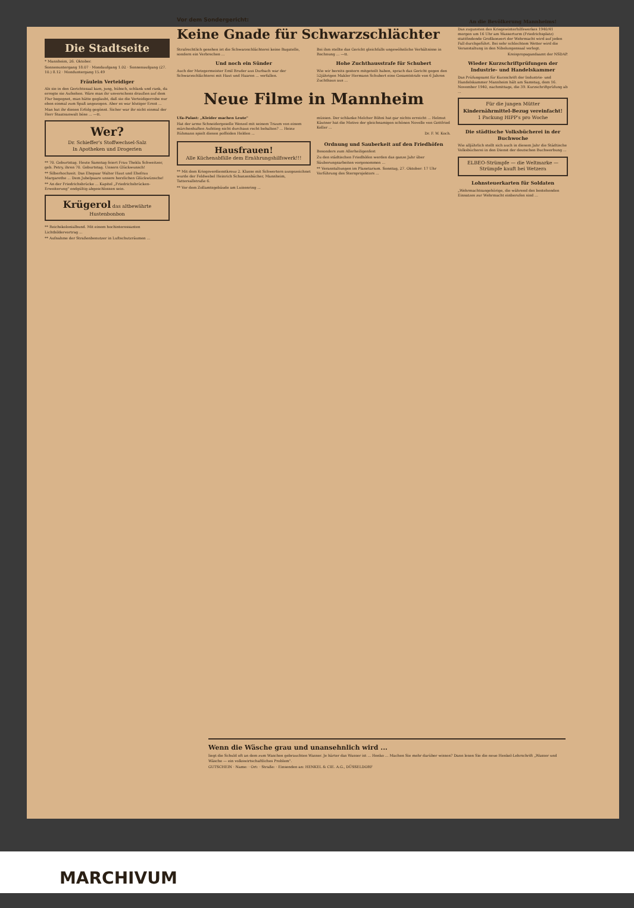Die Stadtseite
* Mannheim, 26. Oktober.
Sonnenuntergang 18.07 · Mondaufgang 1.02 · Sonnenaufgang (27. 10.) 8.12 · Monduntergang 15.49
Fräulein Verteidiger
Als sie in den Gerichtssaal kam, jung, hübsch, schlank und rank, da erregte sie Aufsehen. Wäre man ihr unverschens draußen auf dem Flur begegnet, man hätte geglaubt, daß sie die Verteidigerrobe nur eben einmal zum Spaß angezogen. Aber es war blutiger Ernst ...
Man hat ihr diesen Erfolg gegönnt. Sicher war ihr nicht einmal der Herr Staatsanwalt böse ... —tt.
Wer?
Dr. Schieffer's Stoffwechsel-Salz
In Apotheken und Drogerien
** 70. Geburtstag. Heute Samstag feiert Frau Thekla Schweitzer, geb. Petry, ihren 70. Geburtstag. Unsern Glückwunsch!
** Silberhochzeit. Das Ehepaar Walter Haut und Ehefrau Margarethe ... Dem Jubelpaare unsere herzlichen Glückwünsche!
** An der Friedrichsbrücke ... Kapitel „Friedrichsbrücken-Erweiterung" endgültig abgeschlossen sein.
Krügerol das altbewährte Hustenbonbon
** Reichskolonialbund. Mit einem hochinteressanten Lichtbildervortrag ...
** Aufnahme der Straßenbenutzer in Luftschutzräumen ...
Vor dem Sondergericht:
Keine Gnade für Schwarzschlächter
Strafrechtlich gesehen ist die Schwarzschlächterei keine Bagatelle, sondern ein Verbrechen ...
Und noch ein Sünder
Auch der Metzgermeister Emil Bruder aus Durbach war der Schwarzschlächterei mit Haut und Haaren ... verfallen.
Bei ihm stellte das Gericht gleichfalls ungewöhnliche Verhältnisse in Rechnung ... —tt.
Hohe Zuchthausstrafe für Schubert
Wie wir bereits gestern mitgeteilt haben, sprach das Gericht gegen den 52jährigen Makler Hermann Schubert eine Gesamtstrafe von 6 Jahren Zuchthaus aus ...
Neue Filme in Mannheim
Ufa-Palast: „Kleider machen Leute"
Hat der arme Schneidergeselle Wenzel mit seinem Traum von einem märchenhaften Aufstieg nicht durchaus recht behalten? ... Heinz Rühmann spielt diesen poffsiden Helden ...
müssen. Der schlanke Melcher Böhni hat gar nichts erreicht ... Helmut Käutner hat die Motive der gleichnamigen schönen Novelle von Gottfried Keller ...
Dr. F. W. Koch.
Hausfrauen!
Alle Küchenabfälle dem Ernährungshilfswerk!!!
** Mit dem Kriegsverdienstkreuz 2. Klasse mit Schwertern ausgezeichnet wurde der Feldwebel Heinrich Schanzenbächer, Mannheim, Tattersallstraße 6.
** Vor dem Zollamtsgebäude am Luisenring ...
Ordnung und Sauberkeit auf den Friedhöfen
Besonders zum Allerheiligenfest
Zu den städtischen Friedhöfen werden das ganze Jahr über Säuberungsarbeiten vorgenommen ...
** Veranstaltungen im Planetarium. Sonntag, 27. Oktober: 17 Uhr Vorführung des Sternprojektors ...
An die Bevölkerung Mannheims!
Das zugunsten des Kriegswinterhilfswerkes 1940/41 morgen um 16 Uhr am Wasserturm (Friedrichsplatz) stattfindende Großkonzert der Wehrmacht wird auf jeden Fall durchgeführt. Bei sehr schlechtem Wetter wird die Veranstaltung in den Nibelungensaal verlegt.
Kreispropagandaamt der NSDAP.
Wieder Kurzschriftprüfungen der Industrie- und Handelskammer
Das Prüfungsamt für Kurzschrift der Industrie- und Handelskammer Mannheim hält am Samstag, dem 16. November 1940, nachmittags, die 39. Kurzschriftprüfung ab ...
Für die jungen Mütter
Kindernährmittel-Bezug vereinfacht!
1 Packung HIPP's pro Woche
Die städtische Volksbücherei in der Buchwoche
Wie alljährlich stellt sich auch in diesem Jahr die Städtische Volksbücherei in den Dienst der deutschen Buchwerbung ...
ELBEO-Strümpfe — die Weltmarke —
Strümpfe kauft bei Wetzera
Lohnsteuerkarten für Soldaten
„Wehrmachtsangehörige, die während des bestehenden Einsatzes zur Wehrmacht einberufen sind ...
Wenn die Wäsche grau und unansehnlich wird ...
liegt die Schuld oft an dem zum Waschen gebrauchten Wasser. Je härter das Wasser ist ... Henko ... Machen Sie mehr darüber wissen? Dann lesen Sie die neue Henkel-Lehrschrift „Wasser und Wäsche — ein volkswirtschaftliches Problem".
GUTSCHEIN · Name: · Ort: · Straße: · Einsenden an: HENKEL & CIE. A.G., DÜSSELDORF
MARCHIVUM